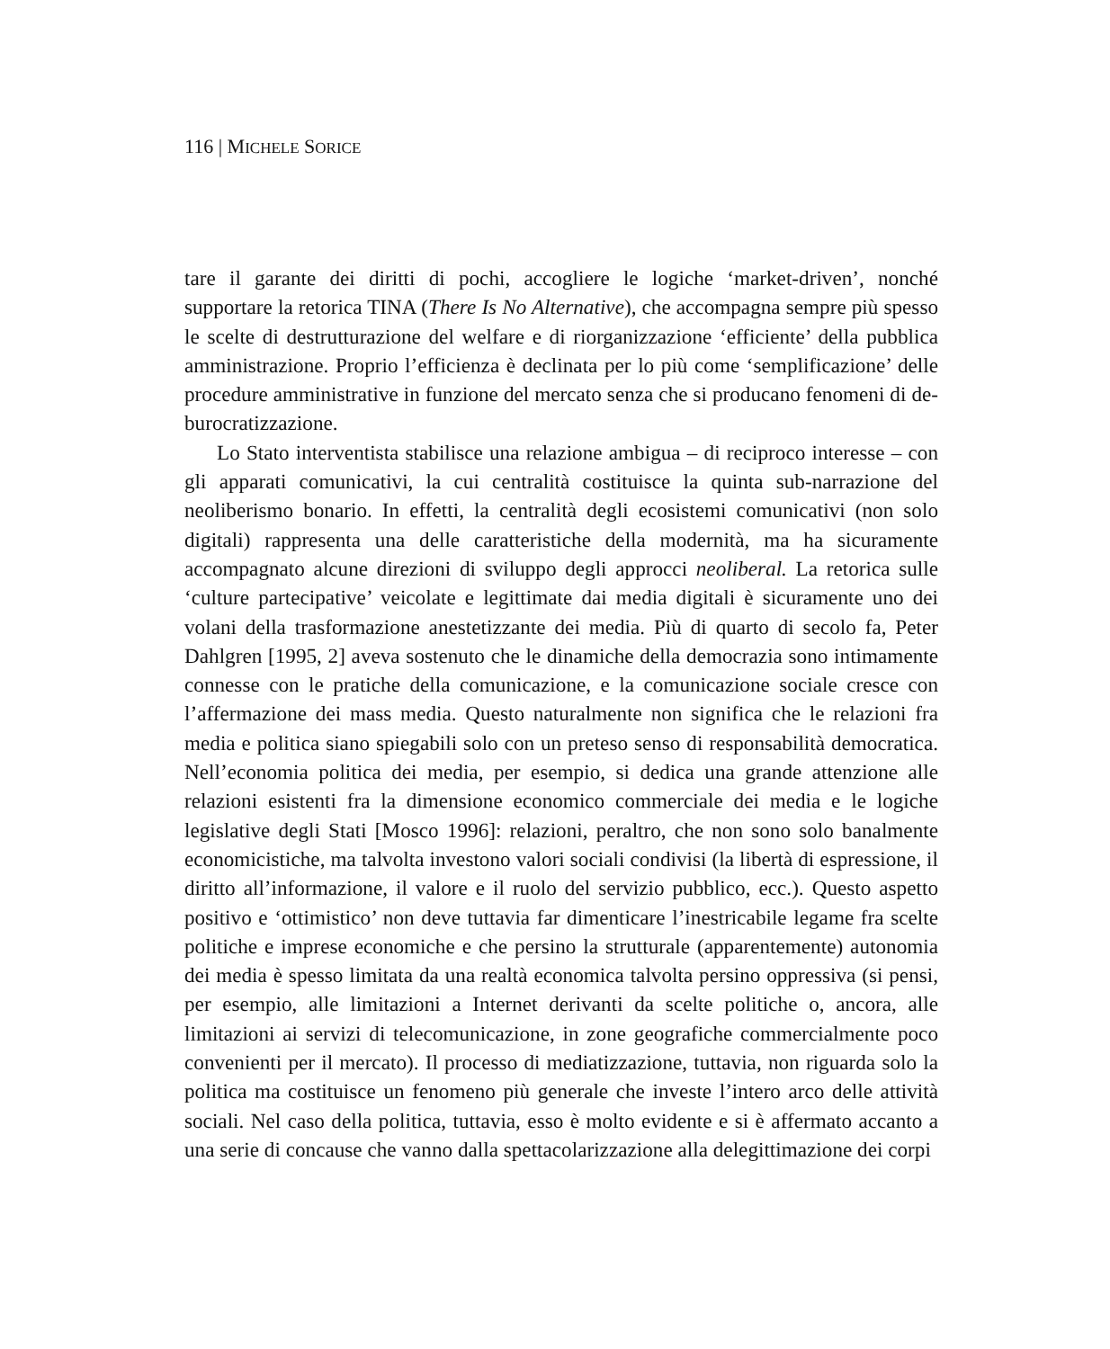116 | MICHELE SORICE
tare il garante dei diritti di pochi, accogliere le logiche ‘market-driven’, nonché supportare la retorica TINA (There Is No Alternative), che accompagna sempre più spesso le scelte di destrutturazione del welfare e di riorganizzazione ‘efficiente’ della pubblica amministrazione. Proprio l’efficienza è declinata per lo più come ‘semplificazione’ delle procedure amministrative in funzione del mercato senza che si producano fenomeni di de-burocratizzazione.
Lo Stato interventista stabilisce una relazione ambigua – di reciproco interesse – con gli apparati comunicativi, la cui centralità costituisce la quinta sub-narrazione del neoliberismo bonario. In effetti, la centralità degli ecosistemi comunicativi (non solo digitali) rappresenta una delle caratteristiche della modernità, ma ha sicuramente accompagnato alcune direzioni di sviluppo degli approcci neoliberal. La retorica sulle ‘culture partecipative’ veicolate e legittimate dai media digitali è sicuramente uno dei volani della trasformazione anestetizzante dei media. Più di quarto di secolo fa, Peter Dahlgren [1995, 2] aveva sostenuto che le dinamiche della democrazia sono intimamente connesse con le pratiche della comunicazione, e la comunicazione sociale cresce con l’affermazione dei mass media. Questo naturalmente non significa che le relazioni fra media e politica siano spiegabili solo con un preteso senso di responsabilità democratica. Nell’economia politica dei media, per esempio, si dedica una grande attenzione alle relazioni esistenti fra la dimensione economico commerciale dei media e le logiche legislative degli Stati [Mosco 1996]: relazioni, peraltro, che non sono solo banalmente economicistiche, ma talvolta investono valori sociali condivisi (la libertà di espressione, il diritto all’informazione, il valore e il ruolo del servizio pubblico, ecc.). Questo aspetto positivo e ‘ottimistico’ non deve tuttavia far dimenticare l’inestricabile legame fra scelte politiche e imprese economiche e che persino la strutturale (apparentemente) autonomia dei media è spesso limitata da una realtà economica talvolta persino oppressiva (si pensi, per esempio, alle limitazioni a Internet derivanti da scelte politiche o, ancora, alle limitazioni ai servizi di telecomunicazione, in zone geografiche commercialmente poco convenienti per il mercato). Il processo di mediatizzazione, tuttavia, non riguarda solo la politica ma costituisce un fenomeno più generale che investe l’intero arco delle attività sociali. Nel caso della politica, tuttavia, esso è molto evidente e si è affermato accanto a una serie di concause che vanno dalla spettacolarizzazione alla delegittimazione dei corpi